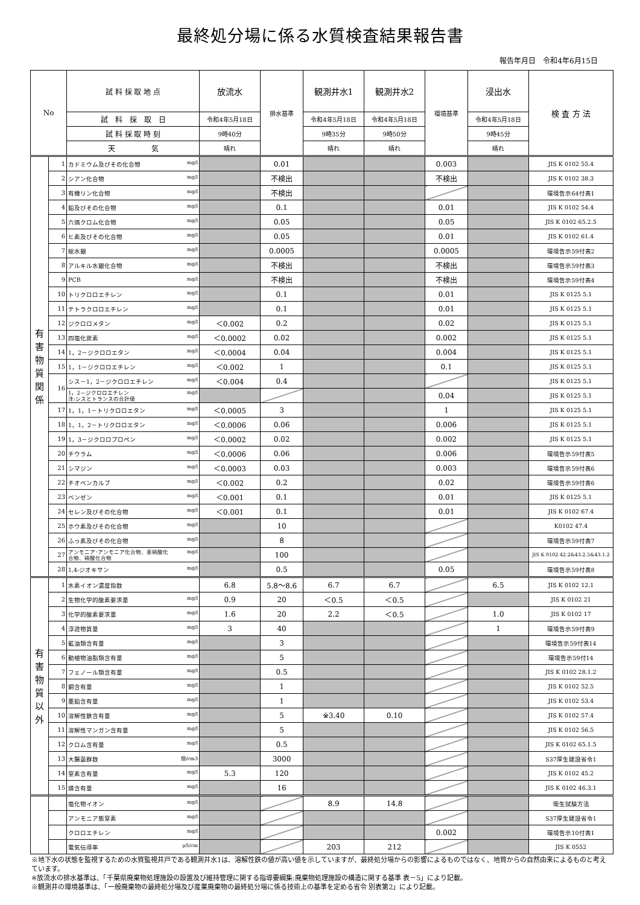最終処分場に係る水質検査結果報告書
報告年月日　令和4年6月15日
| No | | 試 料 採 取 地 点 | 放流水 | 排水基準 | 観測井水1 | 観測井水2 | 環境基準 | 浸出水 | 検 査 方 法 |
| | | 試 料 採 取 日 | 令和4年5月18日 | | 令和4年5月18日 | 令和4年5月18日 | | 令和4年5月18日 | |
| | | 試 料 採 取 時 刻 | 9時40分 | | 9時35分 | 9時50分 | | 9時45分 | |
| | | 天 気 | 晴れ | | 晴れ | 晴れ | | 晴れ | |
| 有 害 物 質 関 係 | 1 | カドミウム及びその化合物 mg/l | | 0.01 | | | 0.003 | | JIS K 0102 55.4 |
| | 2 | シアン化合物 mg/l | | 不検出 | | | 不検出 | | JIS K 0102 38.3 |
| | 3 | 有機リン化合物 mg/l | | 不検出 | | | | | 環境告示64付表1 |
| | 4 | 鉛及びその化合物 mg/l | | 0.1 | | | 0.01 | | JIS K 0102 54.4 |
| | 5 | 六価クロム化合物 mg/l | | 0.05 | | | 0.05 | | JIS K 0102 65.2.5 |
| | 6 | ヒ素及びその化合物 mg/l | | 0.05 | | | 0.01 | | JIS K 0102 61.4 |
| | 7 | 総水銀 mg/l | | 0.0005 | | | 0.0005 | | 環境告示59付表2 |
| | 8 | アルキル水銀化合物 mg/l | | 不検出 | | | 不検出 | | 環境告示59付表3 |
| | 9 | PCB mg/l | | 不検出 | | | 不検出 | | 環境告示59付表4 |
| | 10 | トリクロロエチレン mg/l | | 0.1 | | | 0.01 | | JIS K 0125 5.1 |
| | 11 | テトラクロロエチレン mg/l | | 0.1 | | | 0.01 | | JIS K 0125 5.1 |
| | 12 | ジクロロメタン mg/l | ＜0.002 | 0.2 | | | 0.02 | | JIS K 0125 5.1 |
| | 13 | 四塩化炭素 mg/l | ＜0.0002 | 0.02 | | | 0.002 | | JIS K 0125 5.1 |
| | 14 | 1，2－ジクロロエタン mg/l | ＜0.0004 | 0.04 | | | 0.004 | | JIS K 0125 5.1 |
| | 15 | 1，1－ジクロロエチレン mg/l | ＜0.002 | 1 | | | 0.1 | | JIS K 0125 5.1 |
| | 16 | シス－1，2－ジクロロエチレン mg/l | ＜0.004 | 0.4 | | | | | JIS K 0125 5.1 |
| | | 1，2－ジクロロエチレン mg/l 注:シスとトランスの合計値 | | | | | 0.04 | | JIS K 0125 5.1 |
| | 17 | 1，1，1－トリクロロエタン mg/l | ＜0.0005 | 3 | | | 1 | | JIS K 0125 5.1 |
| | 18 | 1，1，2－トリクロロエタン mg/l | ＜0.0006 | 0.06 | | | 0.006 | | JIS K 0125 5.1 |
| | 19 | 1，3－ジクロロプロペン mg/l | ＜0.0002 | 0.02 | | | 0.002 | | JIS K 0125 5.1 |
| | 20 | チウラム mg/l | ＜0.0006 | 0.06 | | | 0.006 | | 環境告示59付表5 |
| | 21 | シマジン mg/l | ＜0.0003 | 0.03 | | | 0.003 | | 環境告示59付表6 |
| | 22 | チオベンカルブ mg/l | ＜0.002 | 0.2 | | | 0.02 | | 環境告示59付表6 |
| | 23 | ベンゼン mg/l | ＜0.001 | 0.1 | | | 0.01 | | JIS K 0125 5.1 |
| | 24 | セレン及びその化合物 mg/l | ＜0.001 | 0.1 | | | 0.01 | | JIS K 0102 67.4 |
| | 25 | ホウ素及びその化合物 mg/l | | 10 | | | | | K0102 47.4 |
| | 26 | ふっ素及びその化合物 mg/l | | 8 | | | | | 環境告示59付表7 |
| | 27 | アンモニア･アンモニア化合物、亜硝酸化 mg/l 合物、硝酸化合物 | | 100 | | | | | JIS K 0102 42.2&43.2.5&43.1.2 |
| | 28 | 1,4-ジオキサン mg/l | | 0.5 | | | 0.05 | | 環境告示59付表8 |
| 有 害 物 質 以 外 | 1 | 水素イオン濃度指数 | 6.8 | 5.8～8.6 | 6.7 | 6.7 | | 6.5 | JIS K 0102 12.1 |
| | 2 | 生物化学的酸素要求量 mg/l | 0.9 | 20 | ＜0.5 | ＜0.5 | | | JIS K 0102 21 |
| | 3 | 化学的酸素要求量 mg/l | 1.6 | 20 | 2.2 | ＜0.5 | | 1.0 | JIS K 0102 17 |
| | 4 | 浮遊物質量 mg/l | 3 | 40 | | | | 1 | 環境告示59付表9 |
| | 5 | 鉱油類含有量 mg/l | | 3 | | | | | 環境告示59付表14 |
| | 6 | 動植物油脂類含有量 mg/l | | 5 | | | | | 環境告示59付14 |
| | 7 | フェノール類含有量 mg/l | | 0.5 | | | | | JIS K 0102 28.1.2 |
| | 8 | 銅含有量 mg/l | | 1 | | | | | JIS K 0102 52.5 |
| | 9 | 亜鉛含有量 mg/l | | 1 | | | | | JIS K 0102 53.4 |
| | 10 | 溶解性鉄含有量 mg/l | | 5 | ※3.40 | 0.10 | | | JIS K 0102 57.4 |
| | 11 | 溶解性マンガン含有量 mg/l | | 5 | | | | | JIS K 0102 56.5 |
| | 12 | クロム含有量 mg/l | | 0.5 | | | | | JIS K 0102 65.1.5 |
| | 13 | 大腸菌群数 個/cm3 | | 3000 | | | | | S37厚生建設省令1 |
| | 14 | 窒素含有量 mg/l | 5.3 | 120 | | | | | JIS K 0102 45.2 |
| | 15 | 燐含有量 mg/l | | 16 | | | | | JIS K 0102 46.3.1 |
| | | 塩化物イオン mg/l | | | 8.9 | 14.8 | | | 衛生試験方法 |
| | | アンモニア態窒素 mg/l | | | | | | | S37厚生建設省令1 |
| | | クロロエチレン mg/l | | | | | 0.002 | | 環境告示10付表1 |
| | | 電気伝導率 μS/cm | | | 203 | 212 | | | JIS K 0552 |
※地下水の状態を監視するための水質監視井戸である観測井水1は、溶解性鉄の値が高い値を示していますが、最終処分場からの影響によるものではなく、地質からの自然由来によるものと考えています。
※放流水の排水基準は、「千葉県廃棄物処理施設の設置及び維持管理に関する指導要綱集:廃棄物処理施設の構造に関する基準 表－5」により記載。
※観測井の環境基準は、「一般廃棄物の最終処分場及び産業廃棄物の最終処分場に係る技術上の基準を定める省令 別表第2」により記載。